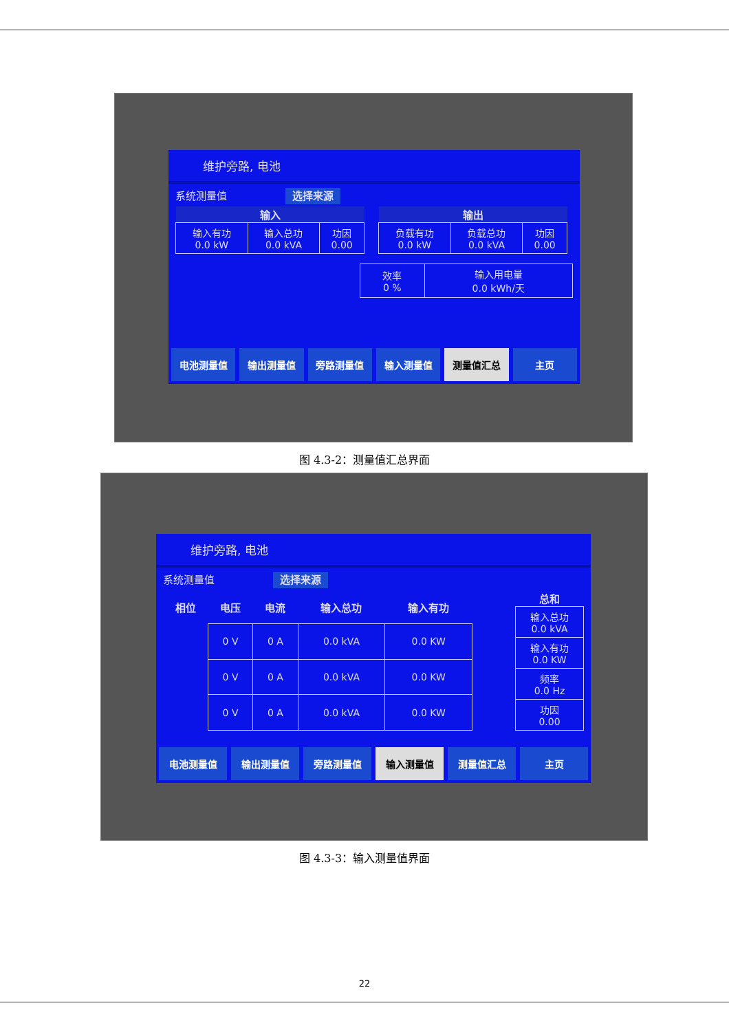维护旁路, 电池
系统测量值 选择来源
| 输入 | | |
| --- | --- | --- |
| 输入有功 0.0 kW | 输入总功 0.0 kVA | 功因 0.00 |
| 输出 | | |
| --- | --- | --- |
| 负载有功 0.0 kW | 负载总功 0.0 kVA | 功因 0.00 |
| 效率 0 % | 输入用电量 0.0 kWh/天 |
电池测量值 输出测量值 旁路测量值 输入测量值 测量值汇总 主页
图 4.3-2：测量值汇总界面
维护旁路, 电池
系统测量值 选择来源
| 相位 | 电压 | 电流 | 输入总功 | 输入有功 |
| --- | --- | --- | --- | --- |
| | 0 V | 0 A | 0.0 kVA | 0.0 KW |
| | 0 V | 0 A | 0.0 kVA | 0.0 KW |
| | 0 V | 0 A | 0.0 kVA | 0.0 KW |
| 总和 |
| --- |
| 输入总功 0.0 kVA |
| 输入有功 0.0 KW |
| 频率 0.0 Hz |
| 功因 0.00 |
电池测量值 输出测量值 旁路测量值 输入测量值 测量值汇总 主页
图 4.3-3：输入测量值界面
22